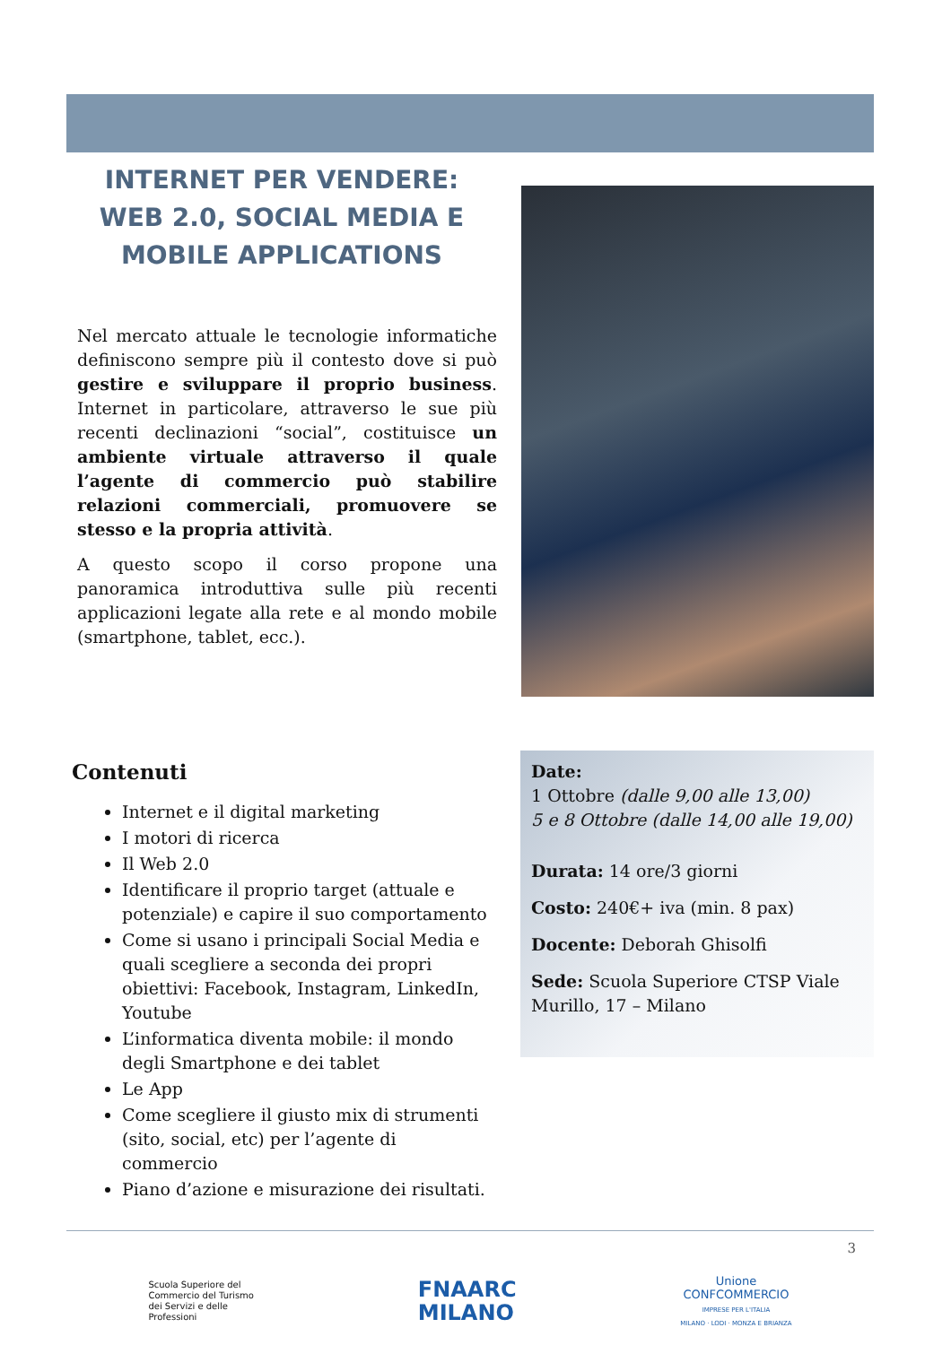INTERNET PER VENDERE:
WEB 2.0, SOCIAL MEDIA E
MOBILE APPLICATIONS
Nel mercato attuale le tecnologie informatiche definiscono sempre più il contesto dove si può gestire e sviluppare il proprio business. Internet in particolare, attraverso le sue più recenti declinazioni “social”, costituisce un ambiente virtuale attraverso il quale l’agente di commercio può stabilire relazioni commerciali, promuovere se stesso e la propria attività.
A questo scopo il corso propone una panoramica introduttiva sulle più recenti applicazioni legate alla rete e al mondo mobile (smartphone, tablet, ecc.).
Contenuti
Internet e il digital marketing
I motori di ricerca
Il Web 2.0
Identificare il proprio target (attuale e potenziale) e capire il suo comportamento
Come si usano i principali Social Media e quali scegliere a seconda dei propri obiettivi: Facebook, Instagram, LinkedIn, Youtube
L’informatica diventa mobile: il mondo degli Smartphone e dei tablet
Le App
Come scegliere il giusto mix di strumenti (sito, social, etc) per l’agente di commercio
Piano d’azione e misurazione dei risultati.
Date:
1 Ottobre (dalle 9,00 alle 13,00)
5 e 8 Ottobre (dalle 14,00 alle 19,00)
Durata: 14 ore/3 giorni
Costo: 240€+ iva (min. 8 pax)
Docente: Deborah Ghisolfi
Sede: Scuola Superiore CTSP Viale Murillo, 17 – Milano
3
Scuola Superiore del
Commercio del Turismo
dei Servizi e delle
Professioni
FNAARC
MILANO
Unione
CONFCOMMERCIO
IMPRESE PER L'ITALIA
MILANO · LODI · MONZA E BRIANZA